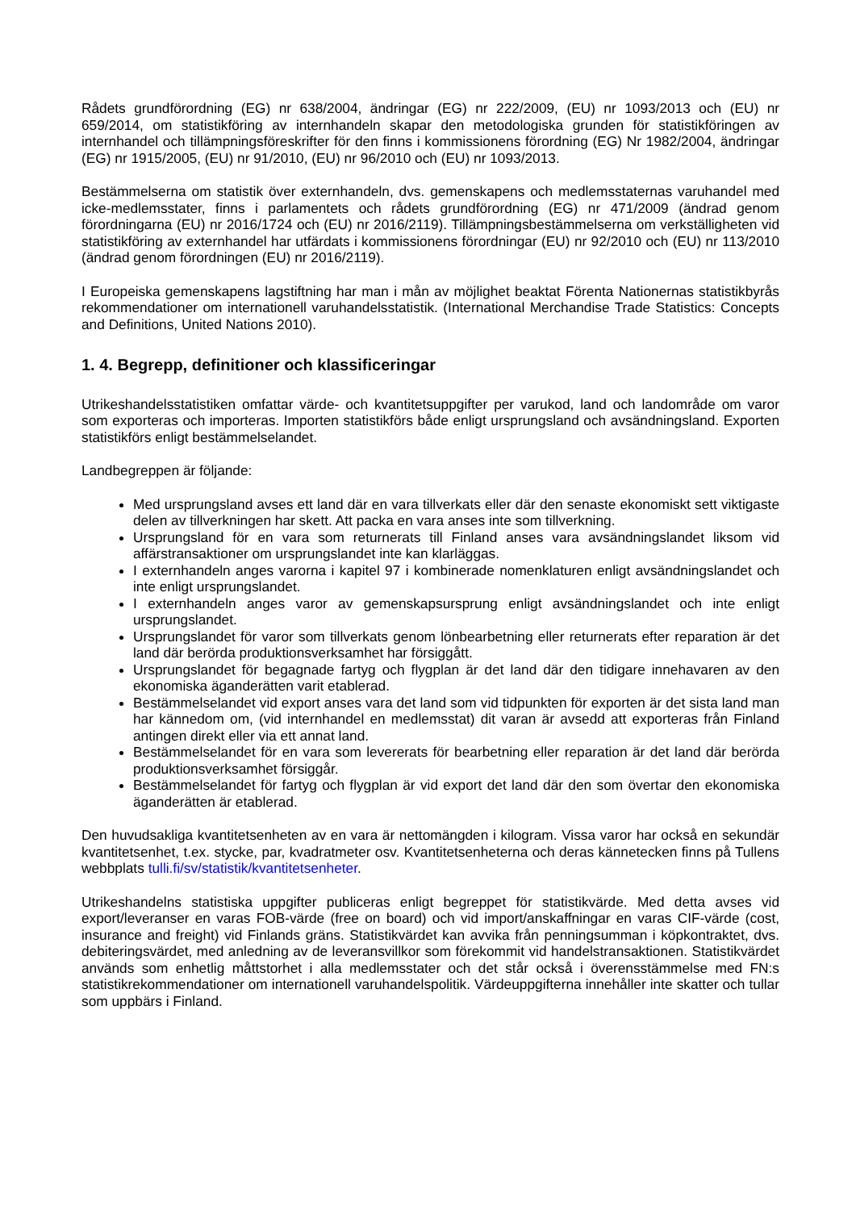Rådets grundförordning (EG) nr 638/2004, ändringar (EG) nr 222/2009, (EU) nr 1093/2013 och (EU) nr 659/2014, om statistikföring av internhandeln skapar den metodologiska grunden för statistikföringen av internhandel och tillämpningsföreskrifter för den finns i kommissionens förordning (EG) Nr 1982/2004, ändringar (EG) nr 1915/2005, (EU) nr 91/2010, (EU) nr 96/2010 och (EU) nr 1093/2013.
Bestämmelserna om statistik över externhandeln, dvs. gemenskapens och medlemsstaternas varuhandel med icke-medlemsstater, finns i parlamentets och rådets grundförordning (EG) nr 471/2009 (ändrad genom förordningarna (EU) nr 2016/1724 och (EU) nr 2016/2119). Tillämpningsbestämmelserna om verkställigheten vid statistikföring av externhandel har utfärdats i kommissionens förordningar (EU) nr 92/2010 och (EU) nr 113/2010 (ändrad genom förordningen (EU) nr 2016/2119).
I Europeiska gemenskapens lagstiftning har man i mån av möjlighet beaktat Förenta Nationernas statistikbyrås rekommendationer om internationell varuhandelsstatistik. (International Merchandise Trade Statistics: Concepts and Definitions, United Nations 2010).
1. 4. Begrepp, definitioner och klassificeringar
Utrikeshandelsstatistiken omfattar värde- och kvantitetsuppgifter per varukod, land och landområde om varor som exporteras och importeras. Importen statistikförs både enligt ursprungsland och avsändningsland. Exporten statistikförs enligt bestämmelselandet.
Landbegreppen är följande:
Med ursprungsland avses ett land där en vara tillverkats eller där den senaste ekonomiskt sett viktigaste delen av tillverkningen har skett. Att packa en vara anses inte som tillverkning.
Ursprungsland för en vara som returnerats till Finland anses vara avsändningslandet liksom vid affärstransaktioner om ursprungslandet inte kan klarläggas.
I externhandeln anges varorna i kapitel 97 i kombinerade nomenklaturen enligt avsändningslandet och inte enligt ursprungslandet.
I externhandeln anges varor av gemenskapsursprung enligt avsändningslandet och inte enligt ursprungslandet.
Ursprungslandet för varor som tillverkats genom lönbearbetning eller returnerats efter reparation är det land där berörda produktionsverksamhet har försiggått.
Ursprungslandet för begagnade fartyg och flygplan är det land där den tidigare innehavaren av den ekonomiska äganderätten varit etablerad.
Bestämmelselandet vid export anses vara det land som vid tidpunkten för exporten är det sista land man har kännedom om, (vid internhandel en medlemsstat) dit varan är avsedd att exporteras från Finland antingen direkt eller via ett annat land.
Bestämmelselandet för en vara som levererats för bearbetning eller reparation är det land där berörda produktionsverksamhet försiggår.
Bestämmelselandet för fartyg och flygplan är vid export det land där den som övertar den ekonomiska äganderätten är etablerad.
Den huvudsakliga kvantitetsenheten av en vara är nettomängden i kilogram. Vissa varor har också en sekundär kvantitetsenhet, t.ex. stycke, par, kvadratmeter osv. Kvantitetsenheterna och deras kännetecken finns på Tullens webbplats tulli.fi/sv/statistik/kvantitetsenheter.
Utrikeshandelns statistiska uppgifter publiceras enligt begreppet för statistikvärde. Med detta avses vid export/leveranser en varas FOB-värde (free on board) och vid import/anskaffningar en varas CIF-värde (cost, insurance and freight) vid Finlands gräns. Statistikvärdet kan avvika från penningsumman i köpkontraktet, dvs. debiteringsvärdet, med anledning av de leveransvillkor som förekommit vid handelstransaktionen. Statistikvärdet används som enhetlig måttstorhet i alla medlemsstater och det står också i överensstämmelse med FN:s statistikrekommendationer om internationell varuhandelspolitik. Värdeuppgifterna innehåller inte skatter och tullar som uppbärs i Finland.